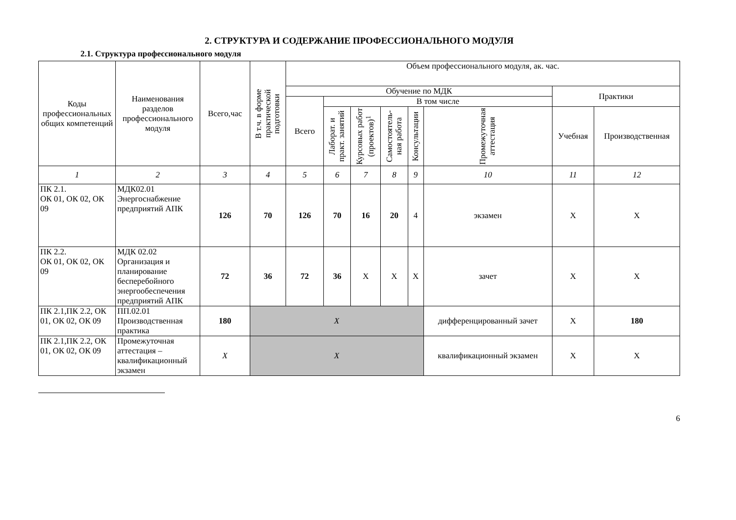2. СТРУКТУРА И СОДЕРЖАНИЕ ПРОФЕССИОНАЛЬНОГО МОДУЛЯ
2.1. Структура профессионального модуля
| Коды профессиональных общих компетенций | Наименования разделов профессионального модуля | Всего,час | В т.ч. в форме практической подготовки | Объем профессионального модуля, ак. час. | | | | | | | |
| --- | --- | --- | --- | --- | --- | --- | --- | --- | --- | --- | --- |
| | | | | Обучение по МДК | | | | | | Практики | |
| | | | | Всего | В том числе | | | | | | |
| | | | | | Лаборат. и практ. занятий | Курсовых работ (проектов)<sup>1</sup> | Самостоятель-ная работа | Консультации | Промежуточная аттестация | Учебная | Производственная |
| 1 | 2 | 3 | 4 | 5 | 6 | 7 | 8 | 9 | 10 | 11 | 12 |
| ПК 2.1. ОК 01, ОК 02, ОК 09 | МДК02.01 Энергоснабжение предприятий АПК | 126 | 70 | 126 | 70 | 16 | 20 | 4 | экзамен | Х | Х |
| ПК 2.2. ОК 01, ОК 02, ОК 09 | МДК 02.02 Организация и планирование бесперебойного энергообеспечения предприятий АПК | 72 | 36 | 72 | 36 | Х | Х | Х | зачет | Х | Х |
| ПК 2.1,ПК 2.2, ОК 01, ОК 02, ОК 09 | ПП.02.01 Производственная практика | 180 | Х | | | | | | дифференцированный зачет | Х | 180 |
| ПК 2.1,ПК 2.2, ОК 01, ОК 02, ОК 09 | Промежуточная аттестация – квалификационный экзамен | Х | Х | | | | | | квалификационный экзамен | Х | Х |
6